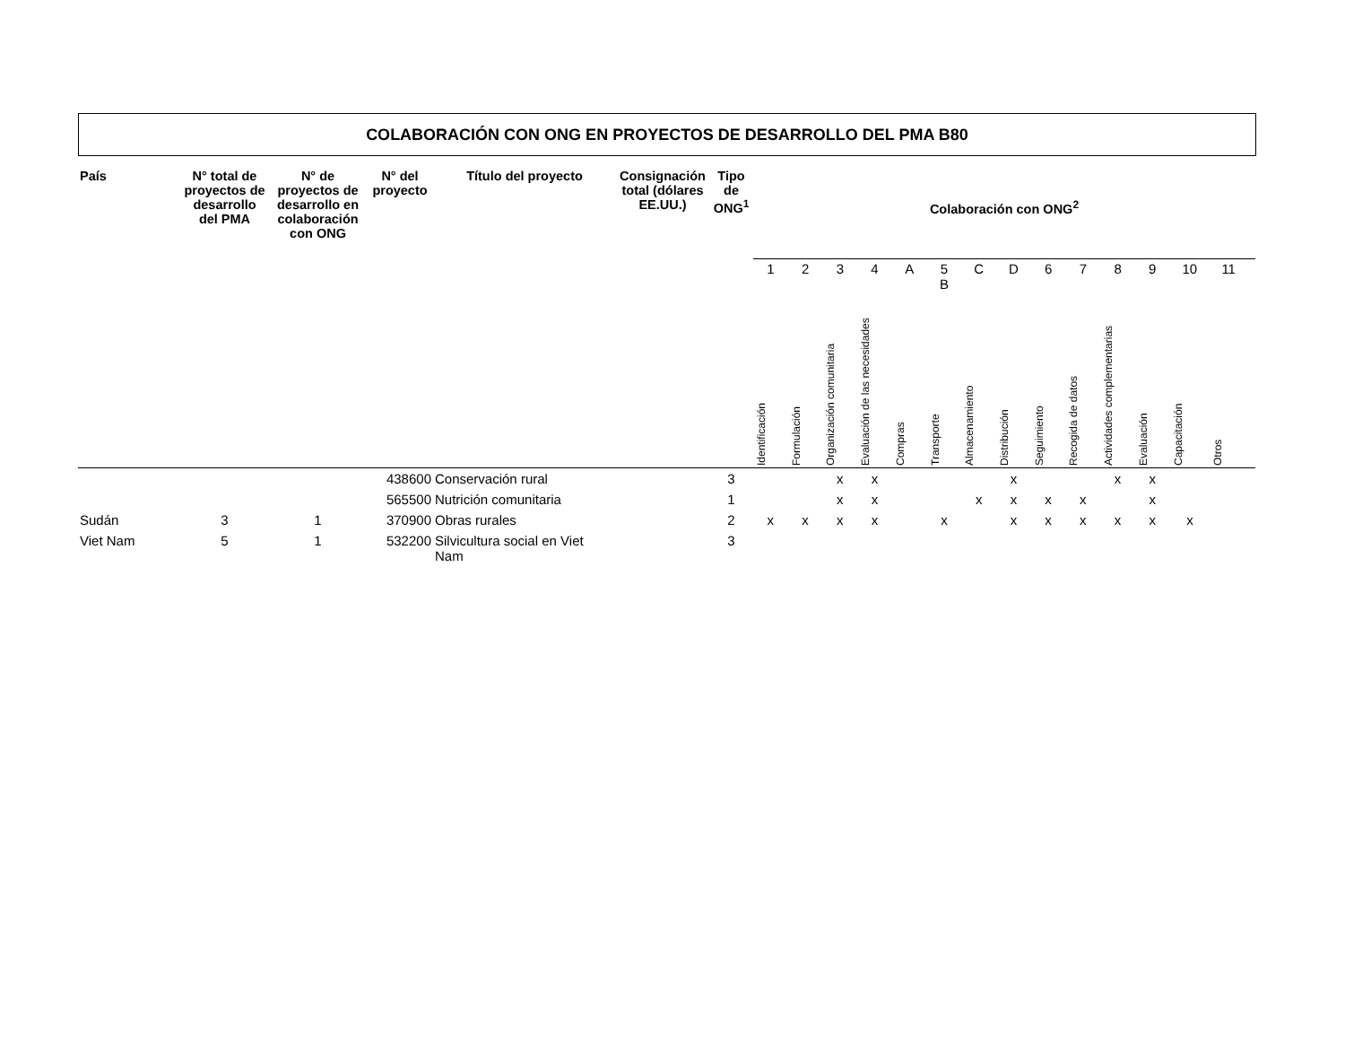COLABORACIÓN CON ONG EN PROYECTOS DE DESARROLLO DEL PMA B80
| País | N° total de proyectos de desarrollo del PMA | N° de proyectos de desarrollo en colaboración con ONG | N° del proyecto | Título del proyecto | Consignación total (dólares EE.UU.) | Tipo de ONG<sup>1</sup> | Colaboración con ONG<sup>2</sup> | | | | | | | | | | | | | | |
| --- | --- | --- | --- | --- | --- | --- | --- | --- | --- | --- | --- | --- | --- | --- | --- | --- | --- | --- | --- | --- | --- |
| | | | | | | | 1 | 2 | 3 | 4 | A | 5 B | C | D | 6 | 7 | 8 | 9 | 10 | 11 | |
| | | | | | | | Identificación | Formulación | Organización comunitaria | Evaluación de las necesidades | Compras | Transporte | Almacenamiento | Distribución | Seguimiento | Recogida de datos | Actividades complementarias | Evaluación | Capacitación | Otros | |
| | | | 438600 | Conservación rural | | 3 | | | x | x | | | | x | | | x | x | | | |
| | | | 565500 | Nutrición comunitaria | | 1 | | | x | x | | | x | x | x | x | | x | | | |
| Sudán | 3 | 1 | 370900 | Obras rurales | | 2 | x | x | x | x | | x | | x | x | x | x | x | x | | |
| Viet Nam | 5 | 1 | 532200 | Silvicultura social en Viet Nam | | 3 | | | | | | | | | | | | | | | |